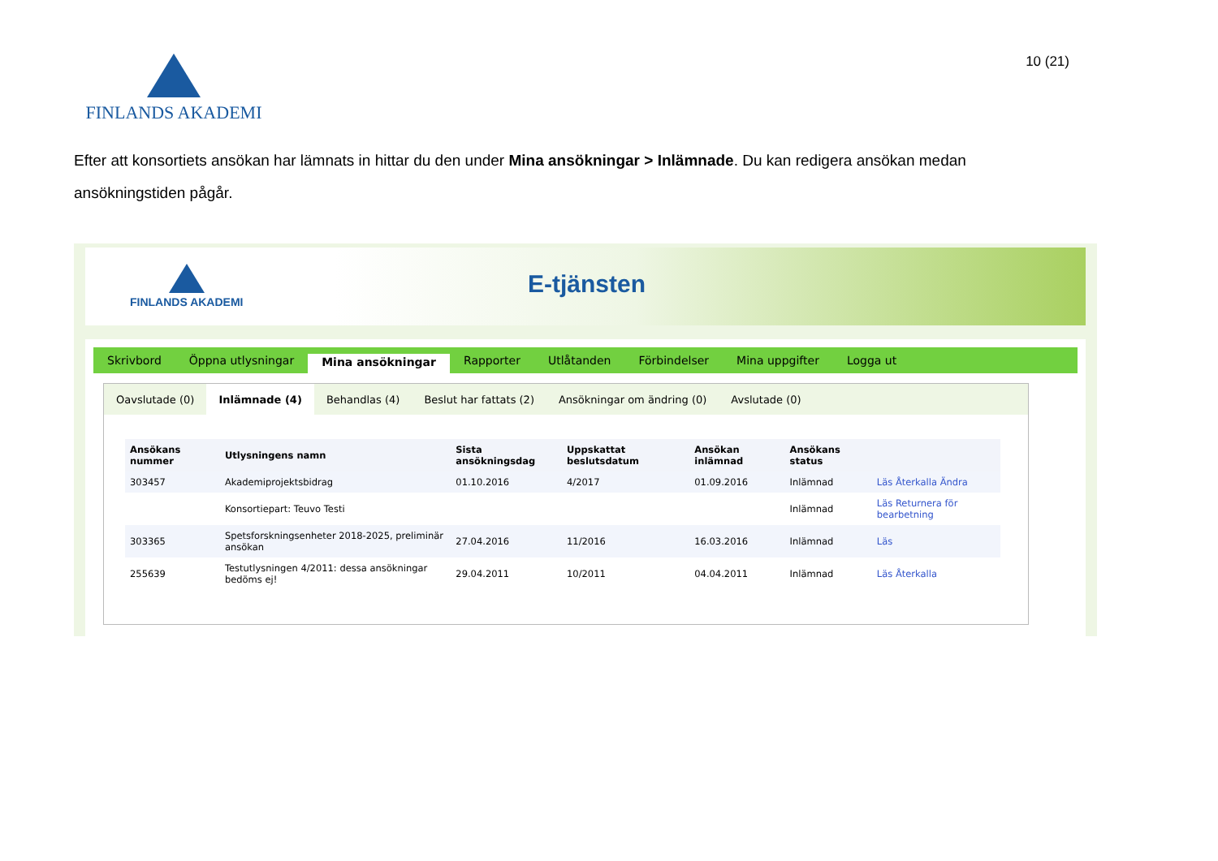FINLANDS AKADEMI
10 (21)
Efter att konsortiets ansökan har lämnats in hittar du den under Mina ansökningar > Inlämnade. Du kan redigera ansökan medan ansökningstiden pågår.
FINLANDS AKADEMI E-tjänsten
Skrivbord Öppna utlysningar Mina ansökningar Rapporter Utlåtanden Förbindelser Mina uppgifter Logga ut
Oavslutade (0) Inlämnade (4) Behandlas (4) Beslut har fattats (2) Ansökningar om ändring (0) Avslutade (0)
| Ansökans nummer | Utlysningens namn | Sista ansökningsdag | Uppskattat beslutsdatum | Ansökan inlämnad | Ansökans status | |
| --- | --- | --- | --- | --- | --- | --- |
| 303457 | Akademiprojektsbidrag | 01.10.2016 | 4/2017 | 01.09.2016 | Inlämnad | Läs Återkalla Ändra |
| | Konsortiepart: Teuvo Testi | | | | Inlämnad | Läs Returnera för bearbetning |
| 303365 | Spetsforskningsenheter 2018-2025, preliminär ansökan | 27.04.2016 | 11/2016 | 16.03.2016 | Inlämnad | Läs |
| 255639 | Testutlysningen 4/2011: dessa ansökningar bedöms ej! | 29.04.2011 | 10/2011 | 04.04.2011 | Inlämnad | Läs Återkalla |